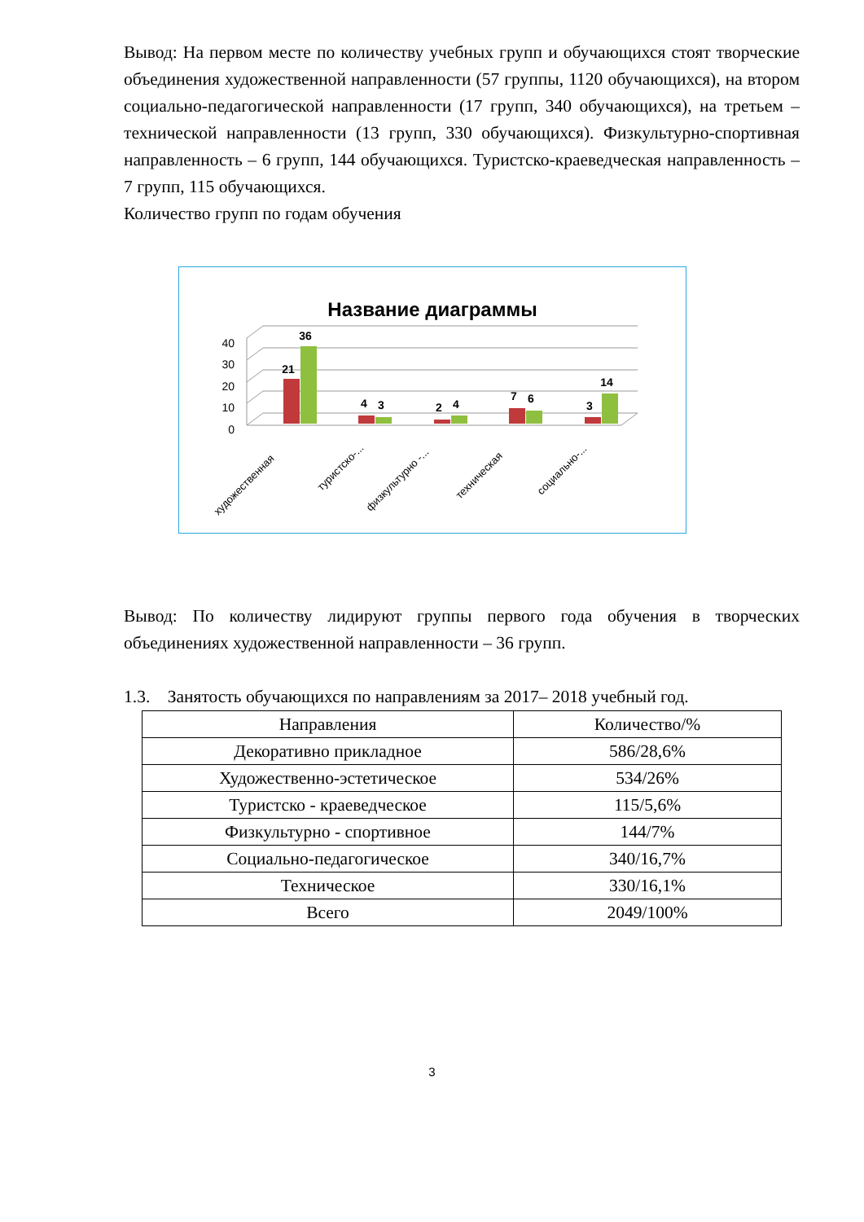Вывод: На первом месте по количеству учебных групп и обучающихся стоят творческие объединения художественной направленности (57 группы, 1120 обучающихся), на втором социально-педагогической направленности (17 групп, 340 обучающихся), на третьем – технической направленности (13 групп, 330 обучающихся). Физкультурно-спортивная направленность – 6 групп, 144 обучающихся. Туристско-краеведческая направленность – 7 групп, 115 обучающихся.
Количество групп по годам обучения
Название диаграммы
40
30
20
10
0
21
36
4
3
2
4
7
6
3
14
художественная
туристско-...
физкультурно -...
техническая
социально-...
Вывод: По количеству лидируют группы первого года обучения в творческих объединениях художественной направленности – 36 групп.
1.3. Занятость обучающихся по направлениям за 2017– 2018 учебный год.
| Направления | Количество/% |
| --- | --- |
| Декоративно прикладное | 586/28,6% |
| Художественно-эстетическое | 534/26% |
| Туристско - краеведческое | 115/5,6% |
| Физкультурно - спортивное | 144/7% |
| Социально-педагогическое | 340/16,7% |
| Техническое | 330/16,1% |
| Всего | 2049/100% |
3